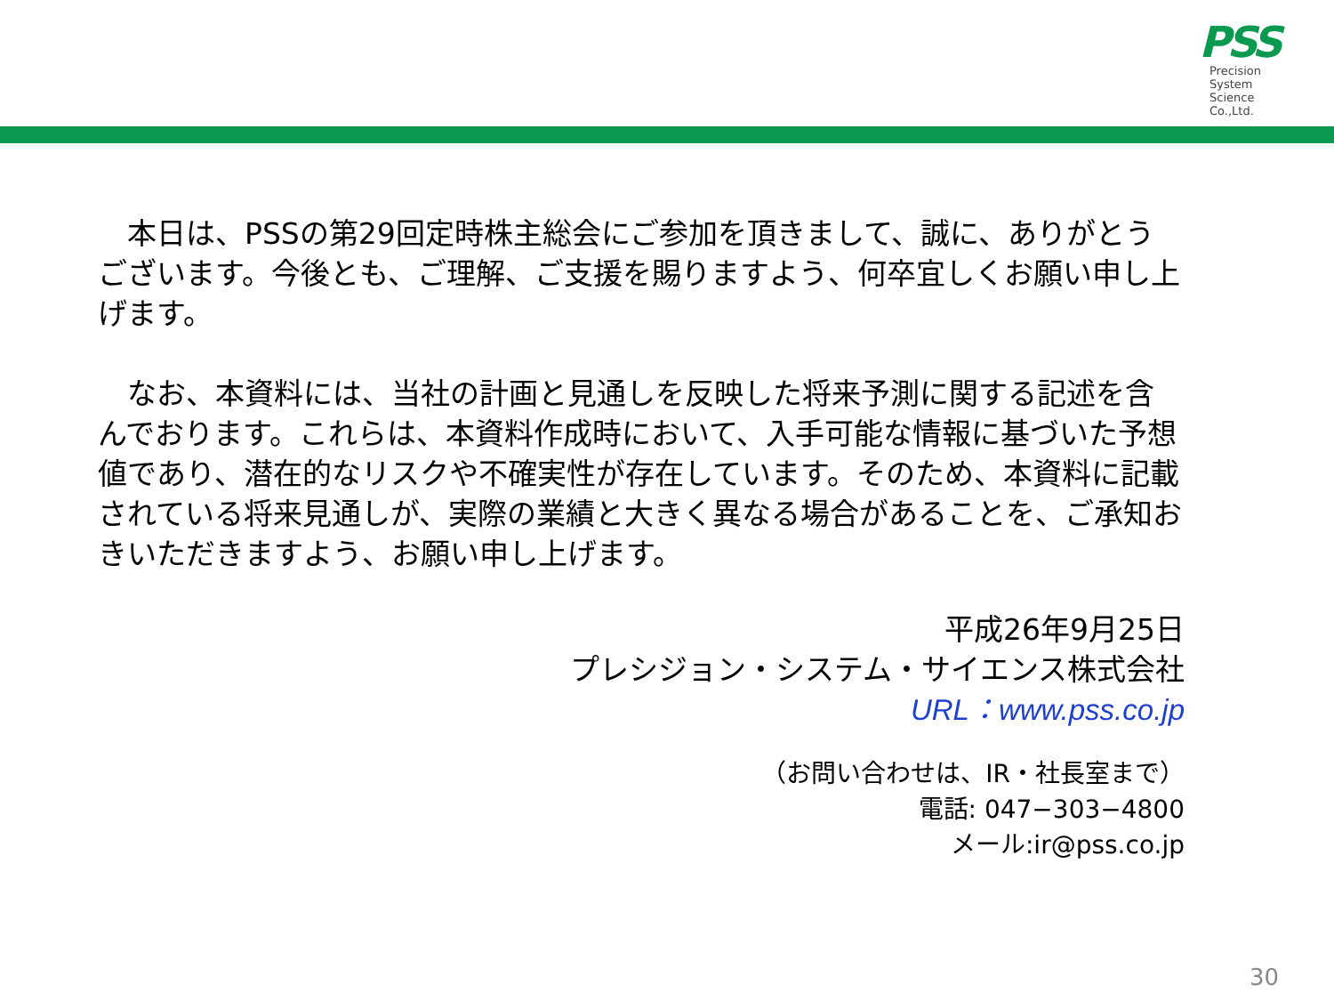PSS
Precision
System
Science
Co.,Ltd.
　本日は、PSSの第29回定時株主総会にご参加を頂きまして、誠に、ありがとうございます。今後とも、ご理解、ご支援を賜りますよう、何卒宜しくお願い申し上げます。
　なお、本資料には、当社の計画と見通しを反映した将来予測に関する記述を含んでおります。これらは、本資料作成時において、入手可能な情報に基づいた予想値であり、潜在的なリスクや不確実性が存在しています。そのため、本資料に記載されている将来見通しが、実際の業績と大きく異なる場合があることを、ご承知おきいただきますよう、お願い申し上げます。
平成26年9月25日
プレシジョン・システム・サイエンス株式会社
URL：www.pss.co.jp
（お問い合わせは、IR・社長室まで）
電話: 047−303−4800
メール:ir@pss.co.jp
30